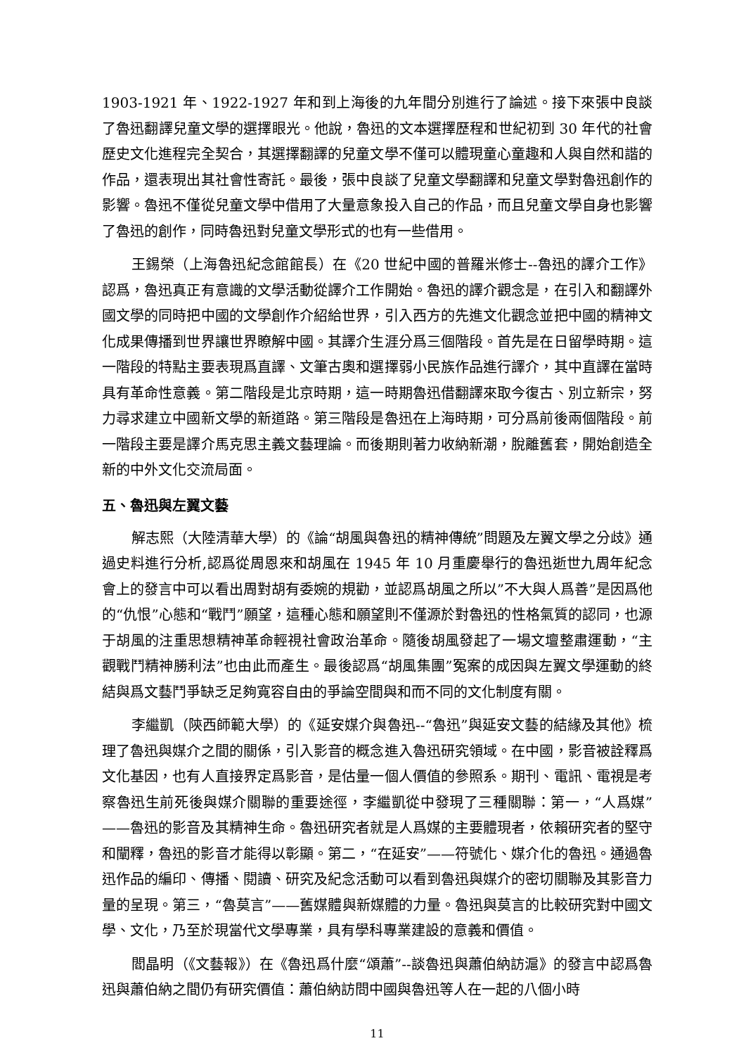1903-1921 年、1922-1927 年和到上海後的九年間分別進行了論述。接下來張中良談了魯迅翻譯兒童文學的選擇眼光。他說，魯迅的文本選擇歷程和世紀初到 30 年代的社會歷史文化進程完全契合，其選擇翻譯的兒童文學不僅可以體現童心童趣和人與自然和諧的作品，還表現出其社會性寄託。最後，張中良談了兒童文學翻譯和兒童文學對魯迅創作的影響。魯迅不僅從兒童文學中借用了大量意象投入自己的作品，而且兒童文學自身也影響了魯迅的創作，同時魯迅對兒童文學形式的也有一些借用。
王錫榮（上海魯迅紀念館館長）在《20 世紀中國的普羅米修士--魯迅的譯介工作》認爲，魯迅真正有意識的文學活動從譯介工作開始。魯迅的譯介觀念是，在引入和翻譯外國文學的同時把中國的文學創作介紹給世界，引入西方的先進文化觀念並把中國的精神文化成果傳播到世界讓世界瞭解中國。其譯介生涯分爲三個階段。首先是在日留學時期。這一階段的特點主要表現爲直譯、文筆古奧和選擇弱小民族作品進行譯介，其中直譯在當時具有革命性意義。第二階段是北京時期，這一時期魯迅借翻譯來取今復古、別立新宗，努力尋求建立中國新文學的新道路。第三階段是魯迅在上海時期，可分爲前後兩個階段。前一階段主要是譯介馬克思主義文藝理論。而後期則著力收納新潮，脫離舊套，開始創造全新的中外文化交流局面。
五、魯迅與左翼文藝
解志熙（大陸清華大學）的《論“胡風與魯迅的精神傳統”問題及左翼文學之分歧》通過史料進行分析,認爲從周恩來和胡風在 1945 年 10 月重慶舉行的魯迅逝世九周年紀念會上的發言中可以看出周對胡有委婉的規勸，並認爲胡風之所以”不大與人爲善”是因爲他的“仇恨”心態和“戰鬥”願望，這種心態和願望則不僅源於對魯迅的性格氣質的認同，也源于胡風的注重思想精神革命輕視社會政治革命。隨後胡風發起了一場文壇整肅運動，“主觀戰鬥精神勝利法”也由此而產生。最後認爲“胡風集團”冤案的成因與左翼文學運動的終結與爲文藝鬥爭缺乏足夠寬容自由的爭論空間與和而不同的文化制度有關。
李繼凱（陝西師範大學）的《延安媒介與魯迅--“魯迅”與延安文藝的結緣及其他》梳理了魯迅與媒介之間的關係，引入影音的概念進入魯迅研究領域。在中國，影音被詮釋爲文化基因，也有人直接界定爲影音，是估量一個人價值的參照系。期刊、電訊、電視是考察魯迅生前死後與媒介關聯的重要途徑，李繼凱從中發現了三種關聯：第一，“人爲媒”——魯迅的影音及其精神生命。魯迅研究者就是人爲媒的主要體現者，依賴研究者的堅守和闡釋，魯迅的影音才能得以彰顯。第二，“在延安”——符號化、媒介化的魯迅。通過魯迅作品的編印、傳播、閱讀、研究及紀念活動可以看到魯迅與媒介的密切關聯及其影音力量的呈現。第三，“魯莫言”——舊媒體與新媒體的力量。魯迅與莫言的比較研究對中國文學、文化，乃至於現當代文學專業，具有學科專業建設的意義和價值。
閻晶明（《文藝報》）在《魯迅爲什麼“頌蕭”--談魯迅與蕭伯納訪滬》的發言中認爲魯迅與蕭伯納之間仍有研究價值：蕭伯納訪問中國與魯迅等人在一起的八個小時
11